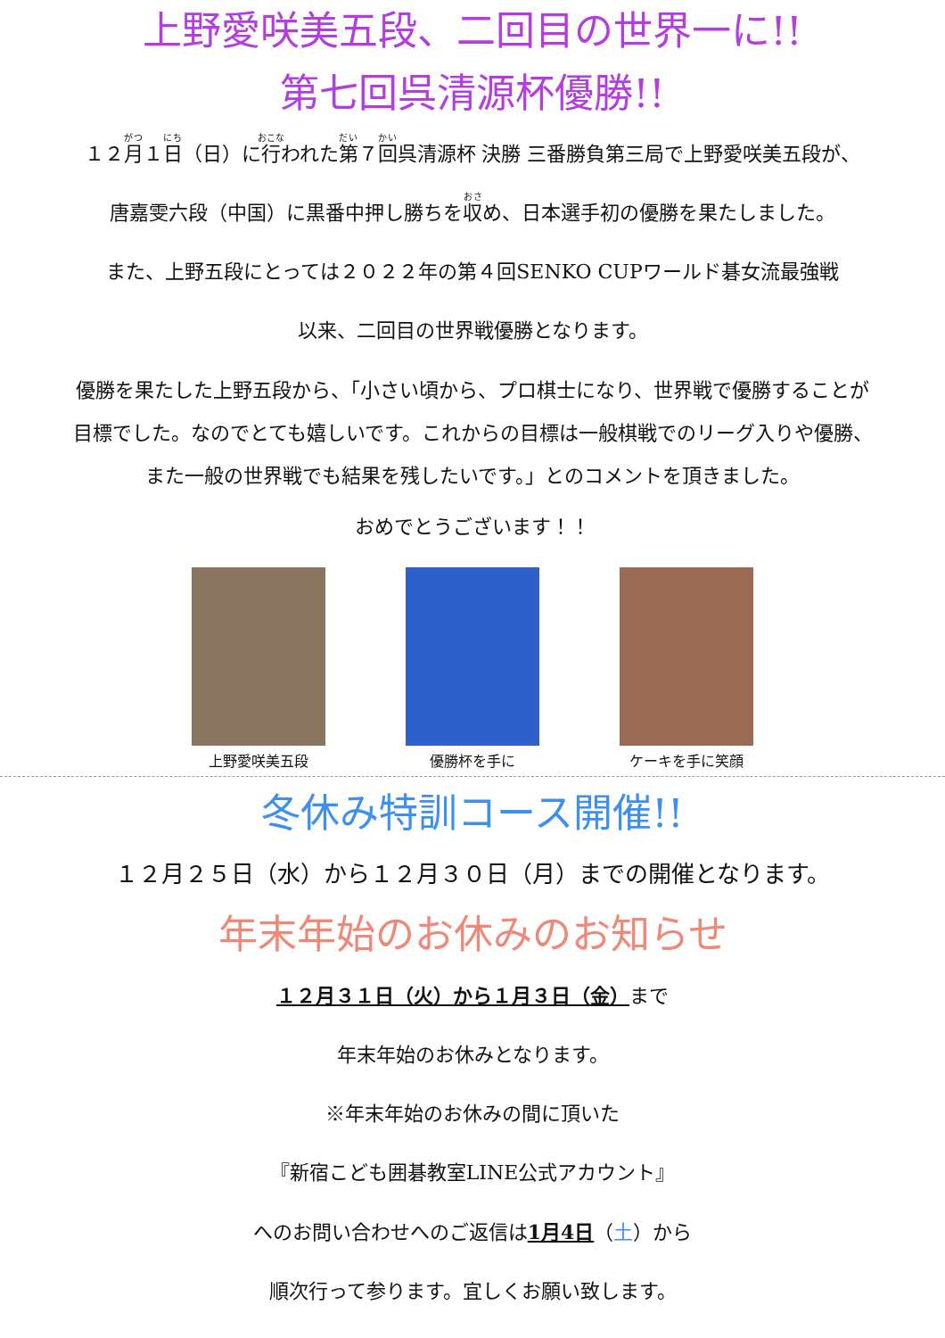上野愛咲美五段、二回目の世界一に!!
第七回呉清源杯優勝!!
１２月１日（日）に行われた第７回呉清源杯 決勝 三番勝負第三局で上野愛咲美五段が、
唐嘉雯六段（中国）に黒番中押し勝ちを収め、日本選手初の優勝を果たしました。
また、上野五段にとっては２０２２年の第４回SENKO CUPワールド碁女流最強戦
以来、二回目の世界戦優勝となります。
優勝を果たした上野五段から、「小さい頃から、プロ棋士になり、世界戦で優勝することが
目標でした。なのでとても嬉しいです。これからの目標は一般棋戦でのリーグ入りや優勝、
また一般の世界戦でも結果を残したいです。」とのコメントを頂きました。
おめでとうございます！！
上野愛咲美五段 優勝杯を手に ケーキを手に笑顔
冬休み特訓コース開催!!
１２月２５日（水）から１２月３０日（月）までの開催となります。
年末年始のお休みのお知らせ
１２月３１日（火）から１月３日（金）まで
年末年始のお休みとなります。
※年末年始のお休みの間に頂いた
『新宿こども囲碁教室LINE公式アカウント』
へのお問い合わせへのご返信は1月4日（土）から
順次行って参ります。宜しくお願い致します。